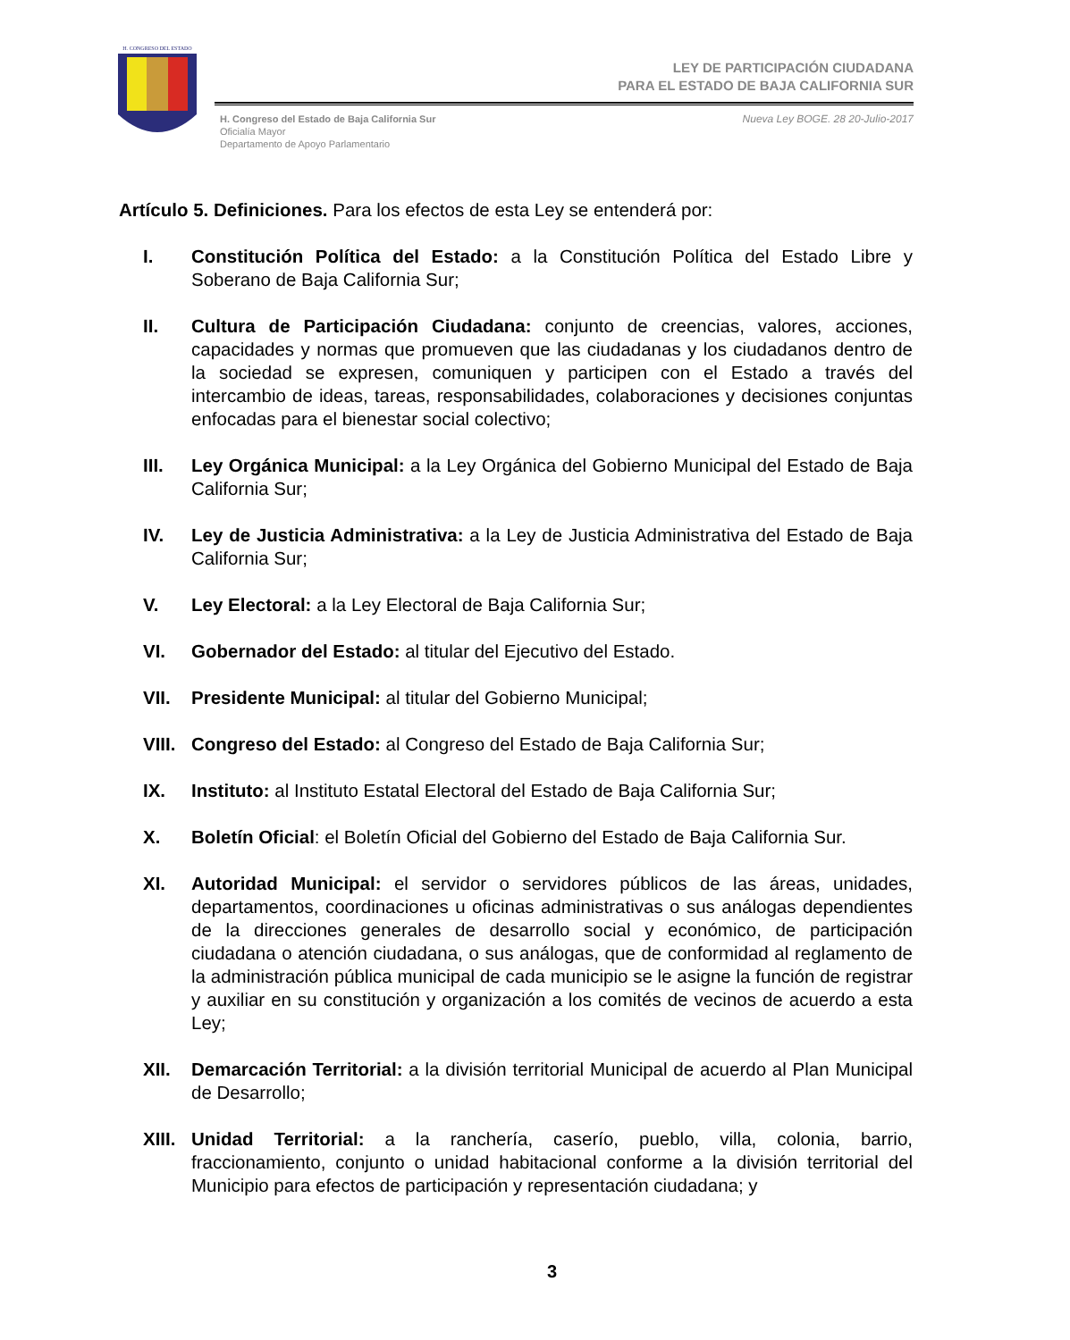H. CONGRESO DEL ESTADO
LEY DE PARTICIPACIÓN CIUDADANA
PARA EL ESTADO DE BAJA CALIFORNIA SUR
H. Congreso del Estado de Baja California Sur
Oficialía Mayor
Departamento de Apoyo Parlamentario
Nueva Ley BOGE. 28 20-Julio-2017
Artículo 5. Definiciones. Para los efectos de esta Ley se entenderá por:
I. Constitución Política del Estado: a la Constitución Política del Estado Libre y Soberano de Baja California Sur;
II. Cultura de Participación Ciudadana: conjunto de creencias, valores, acciones, capacidades y normas que promueven que las ciudadanas y los ciudadanos dentro de la sociedad se expresen, comuniquen y participen con el Estado a través del intercambio de ideas, tareas, responsabilidades, colaboraciones y decisiones conjuntas enfocadas para el bienestar social colectivo;
III. Ley Orgánica Municipal: a la Ley Orgánica del Gobierno Municipal del Estado de Baja California Sur;
IV. Ley de Justicia Administrativa: a la Ley de Justicia Administrativa del Estado de Baja California Sur;
V. Ley Electoral: a la Ley Electoral de Baja California Sur;
VI. Gobernador del Estado: al titular del Ejecutivo del Estado.
VII. Presidente Municipal: al titular del Gobierno Municipal;
VIII.
Congreso del Estado: al Congreso del Estado de Baja California Sur;
IX. Instituto: al Instituto Estatal Electoral del Estado de Baja California Sur;
X. Boletín Oficial: el Boletín Oficial del Gobierno del Estado de Baja California Sur.
XI. Autoridad Municipal: el servidor o servidores públicos de las áreas, unidades, departamentos, coordinaciones u oficinas administrativas o sus análogas dependientes de la direcciones generales de desarrollo social y económico, de participación ciudadana o atención ciudadana, o sus análogas, que de conformidad al reglamento de la administración pública municipal de cada municipio se le asigne la función de registrar y auxiliar en su constitución y organización a los comités de vecinos de acuerdo a esta Ley;
XII. Demarcación Territorial: a la división territorial Municipal de acuerdo al Plan Municipal de Desarrollo;
XIII.
Unidad Territorial: a la ranchería, caserío, pueblo, villa, colonia, barrio, fraccionamiento, conjunto o unidad habitacional conforme a la división territorial del Municipio para efectos de participación y representación ciudadana; y
3